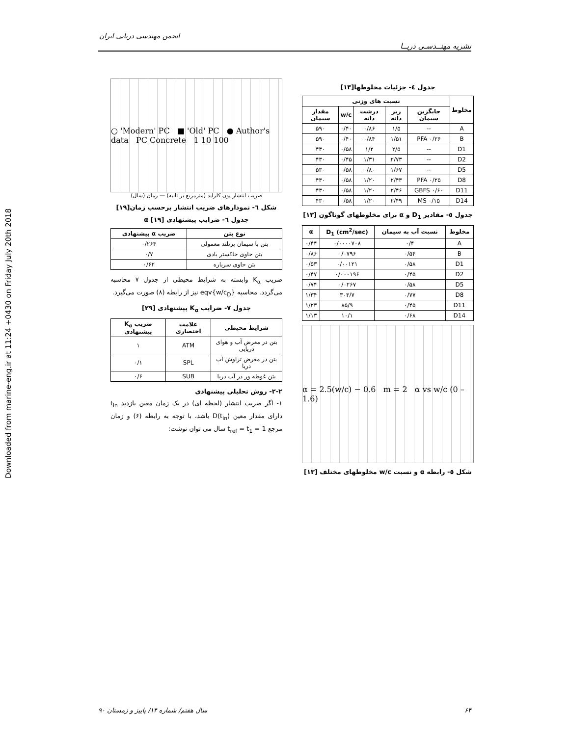Downloaded from marine-eng.ir at 11:24 +0430 on Friday July 20th 2018
انجمن مهندسی دریایی ایران
نشریه مهنــدسـی دریــا
جدول ٤- جزئیات مخلوطها[۱۳]
| مخلوط | نسبت های وزنی | | | | |
| --- | --- | --- | --- | --- | --- |
| | جایگزین سیمان | ریز دانه | درشت دانه | w/c | مقدار سیمان |
| A | -- | ۱/۵ | ۰/۸۶ | ۰/۴۰ | ۵۹۰ |
| B | PFA ۰/۲۶ | ۱/۵۱ | ۰/۸۴ | ۰/۴۰ | ۵۹۰ |
| D1 | -- | ۲/۵ | ۱/۲ | ۰/۵۸ | ۴۳۰ |
| D2 | -- | ۲/۷۳ | ۱/۳۱ | ۰/۴۵ | ۴۳۰ |
| D5 | -- | ۱/۶۷ | ۰/۸۰ | ۰/۵۸ | ۵۳۰ |
| D8 | PFA ۰/۲۵ | ۲/۴۳ | ۱/۲۰ | ۰/۵۸ | ۴۳۰ |
| D11 | GBFS ۰/۶۰ | ۲/۴۶ | ۱/۲۰ | ۰/۵۸ | ۴۳۰ |
| D14 | MS ۰/۱۵ | ۲/۴۹ | ۱/۲۰ | ۰/۵۸ | ۴۳۰ |
جدول ٥- مقادیر D<sub>1</sub> و α برای مخلوطهای گوناگون [۱۳]
| مخلوط | نسبت آب به سیمان | D<sub>1</sub> (cm<sup>2</sup>/sec) | α |
| --- | --- | --- | --- |
| A | ۰/۴ | ۰/۰۰۰۰۷۰۸ | ۰/۴۴ |
| B | ۰/۵۴ | ۰/۰۷۹۶ | ۰/۸۶ |
| D1 | ۰/۵۸ | ۰/۰۰۱۲۱ | ۰/۵۳ |
| D2 | ۰/۴۵ | ۰/۰۰۰۱۹۶ | ۰/۴۷ |
| D5 | ۰/۵۸ | ۰/۰۲۶۷ | ۰/۷۴ |
| D8 | ۰/۷۷ | ۳۰۳/۷ | ۱/۳۴ |
| D11 | ۰/۴۵ | ۸۵/۹ | ۱/۲۳ |
| D14 | ۰/۶۸ | ۱۰/۱ | ۱/۱۳ |
α = 2.5(w/c) − 0.6 m = 2 α vs w/c (0 – 1.6)
شکل ٥- رابطه α و نسبت w/c مخلوطهای مختلف [۱۳]
○ 'Modern' PC ■ 'Old' PC ● Author's data PC Concrete 1 10 100
ضریب انتشار یون کلراید (مترمربع بر ثانیه) — زمان (سال)
شکل ٦- نمودارهای ضریب انتشار برحسب زمان[۱۹]
جدول ٦- ضرایب پیشنهادی α [۱۹]
| نوع بتن | ضریب α پیشنهادی |
| --- | --- |
| بتن با سیمان پرتلند معمولی | ۰/۲۶۴ |
| بتن حاوی خاکستر بادی | ۰/۷ |
| بتن حاوی سرباره | ۰/۶۲ |
ضریب K<sub>α</sub> وابسته به شرایط محیطی از جدول ۷ محاسبه می‌گردد. محاسبه eqv{w/c<sub>D</sub>} نیز از رابطه (۸) صورت می‌گیرد.
جدول ۷- ضرایب K<sub>α</sub> پیشنهادی [۲۹]
| شرایط محیطی | علامت اختصاری | ضریب K<sub>α</sub> پیشنهادی |
| --- | --- | --- |
| بتن در معرض آب و هوای دریایی | ATM | ۱ |
| بتن در معرض تراوش آب دریا | SPL | ۰/۱ |
| بتن غوطه ور در آب دریا | SUB | ۰/۶ |
۲-۲- روش تحلیلی پیشنهادی
۱- اگر ضریب انتشار (لحظه ای) در یک زمان معین بازدید t<sub>in</sub> دارای مقدار معین D(t<sub>in</sub>) باشد، با توجه به رابطه (۶) و زمان مرجع t<sub>ref</sub> = t<sub>1</sub> = 1 سال می توان نوشت:
سال هفتم/ شماره ۱۴/ پاییز و زمستان ۹۰ ۶۴